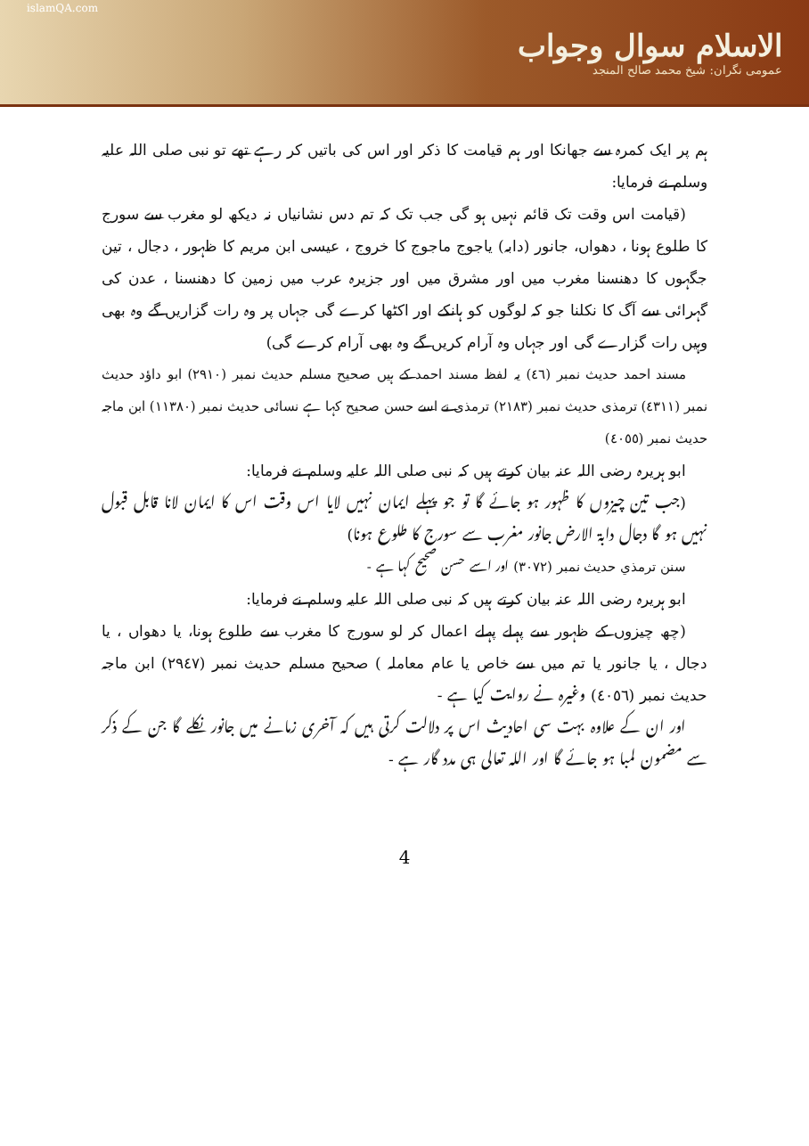islamQA.com
الاسلام سوال وجواب
عمومی نگران: شیخ محمد صالح المنجد
ہم پر ایک کمرہ سے جھانکا اور ہم قیامت کا ذکر اور اس کی باتیں کر رہے تھے تو نبی صلی اللہ علیہ وسلم نے فرمایا:
(قیامت اس وقت تک قائم نہیں ہو گی جب تک کہ تم دس نشانیاں نہ دیکھ لو مغرب سے سورج کا طلوع ہونا ، دھواں، جانور (دابہ) یاجوج ماجوج کا خروج ، عیسی ابن مریم کا ظہور ، دجال ، تین جگہوں کا دھنسنا مغرب میں اور مشرق میں اور جزیرہ عرب میں زمین کا دھنسنا ، عدن کی گہرائی سے آگ کا نکلنا جو کہ لوگوں کو ہانکے اور اکٹھا کرے گی جہاں پر وہ رات گزاریں گے وہ بھی وہیں رات گزارے گی اور جہاں وہ آرام کریں گے وہ بھی آرام کرے گی)
مسند احمد حدیث نمبر (٤٦) یہ لفظ مسند احمد کے ہیں صحیح مسلم حدیث نمبر (٢٩١٠) ابو داؤد حدیث نمبر (٤٣١١) ترمذی حدیث نمبر (٢١٨٣) ترمذی نے اسے حسن صحیح کہا ہے نسائی حدیث نمبر (١١٣٨٠) ابن ماجہ حدیث نمبر (٤٠٥٥)
ابو ہریرہ رضی اللہ عنہ بیان کرتے ہیں کہ نبی صلی اللہ علیہ وسلم نے فرمایا:
(جب تین چیزوں کا ظہور ہو جائے گا تو جو پہلے ایمان نہیں لایا اس وقت اس کا ایمان لانا قابل قبول نہیں ہو گا دجال دابۃ الارض جانور مغرب سے سورج کا طلوع ہونا)
سنن ترمذي حدیث نمبر (٣٠٧٢) اور اسے حسن صحیح کہا ہے -
ابو ہریرہ رضی اللہ عنہ بیان کرتے ہیں کہ نبی صلی اللہ علیہ وسلم نے فرمایا:
(چھ چیزوں کے ظہور سے پہلے پہلے اعمال کر لو سورج کا مغرب سے طلوع ہونا، یا دھواں ، یا دجال ، یا جانور یا تم میں سے خاص یا عام معاملہ ) صحیح مسلم حدیث نمبر (٢٩٤٧) ابن ماجہ حدیث نمبر (٤٠٥٦) وغیرہ نے روایت کیا ہے -
اور ان کے علاوہ بہت سی احادیث اس پر دلالت کرتی ہیں کہ آخری زمانے میں جانور نکلے گا جن کے ذکر سے مضمون لمبا ہو جائے گا اور اللہ تعالی ہی مدد گار ہے -
4